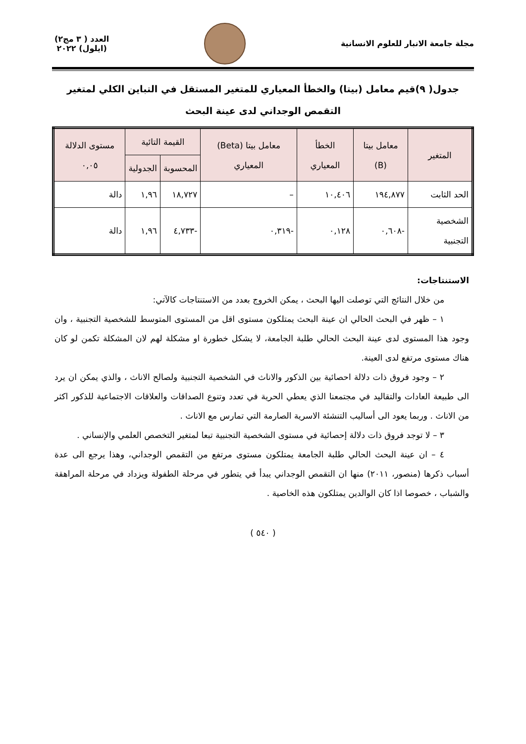مجلة جامعة الانبار للعلوم الانسانية
العدد ( ٣ مج٢)
(ايلول) ٢٠٢٢
جدول( ٩)قيم معامل (بيتا) والخطأ المعياري للمتغير المستقل في التباين الكلي لمتغير التقمص الوجداني لدى عينة البحث
| المتغير | معامل بيتا (B) | الخطأ المعياري | معامل بيتا (Beta) المعياري | القيمة التائية | | مستوى الدلالة ٠,٠٥ |
| --- | --- | --- | --- | --- | --- | --- |
| | | | | المحسوبة | الجدولية | |
| الحد الثابت | ١٩٤,٨٧٧ | ١٠,٤٠٦ | – | ١٨,٧٢٧ | ١,٩٦ | دالة |
| الشخصية التجنبية | -٠,٦٠٨ | ٠,١٢٨ | -٠,٣١٩ | -٤,٧٣٣ | ١,٩٦ | دالة |
الاستنتاجات:
من خلال النتائج التي توصلت اليها البحث ، يمكن الخروج بعدد من الاستنتاجات كالآتي:
١ – ظهر في البحث الحالي ان عينة البحث يمتلكون مستوى اقل من المستوى المتوسط للشخصية التجنبية ، وان وجود هذا المستوى لدى عينة البحث الحالي طلبة الجامعة، لا يشكل خطورة او مشكلة لهم لان المشكلة تكمن لو كان هناك مستوى مرتفع لدى العينة.
٢ – وجود فروق ذات دلالة احصائية بين الذكور والاناث في الشخصية التجنبية ولصالح الاناث ، والذي يمكن ان يرد الى طبيعة العادات والتقاليد في مجتمعنا الذي يعطي الحرية في تعدد وتنوع الصداقات والعلاقات الاجتماعية للذكور اكثر من الاناث . وربما يعود الى أساليب التنشئة الاسرية الصارمة التي تمارس مع الاناث .
٣ – لا توجد فروق ذات دلالة إحصائية في مستوى الشخصية التجنبية تبعا لمتغير التخصص العلمي والإنساني .
٤ – ان عينة البحث الحالي طلبة الجامعة يمتلكون مستوى مرتفع من التقمص الوجداني، وهذا يرجع الى عدة أسباب ذكرها (منصور، ٢٠١١) منها ان التقمص الوجداني يبدأ في يتطور في مرحلة الطفولة ويزداد في مرحلة المراهقة والشباب ، خصوصا اذا كان الوالدين يمتلكون هذه الخاصية .
( ٥٤٠ )